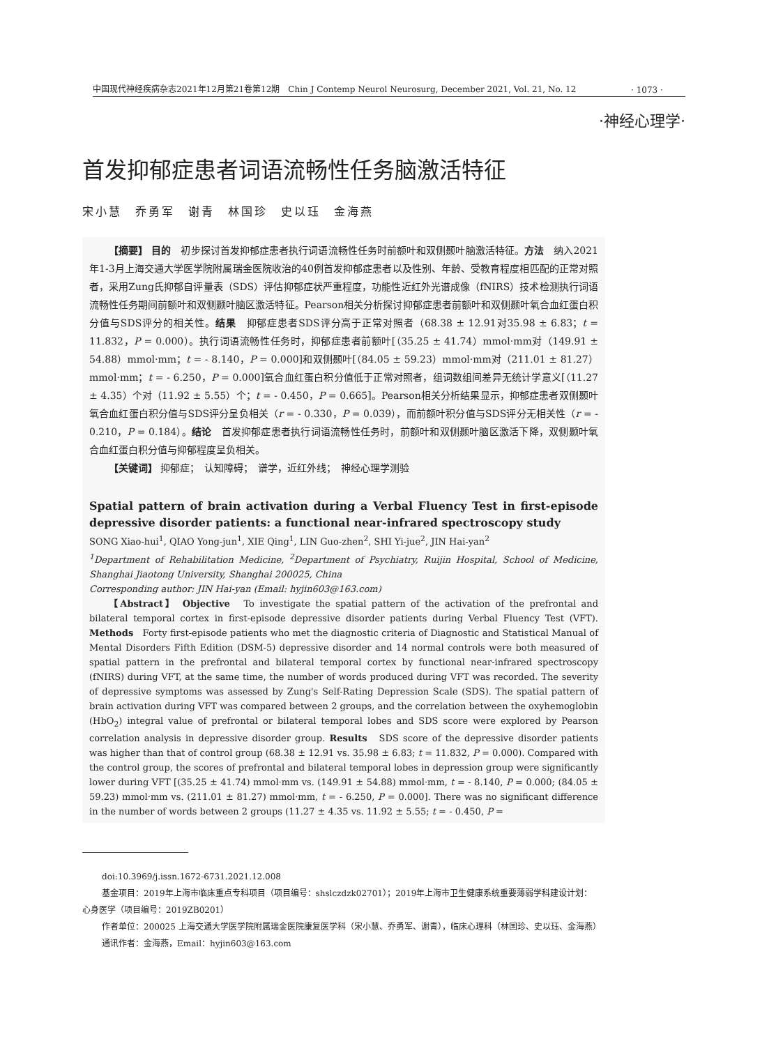中国现代神经疾病杂志2021年12月第21卷第12期　Chin J Contemp Neurol Neurosurg, December 2021, Vol. 21, No. 12 · 1073 ·
·神经心理学·
首发抑郁症患者词语流畅性任务脑激活特征
宋小慧　乔勇军　谢青　林国珍　史以珏　金海燕
【摘要】 目的　初步探讨首发抑郁症患者执行词语流畅性任务时前额叶和双侧颞叶脑激活特征。方法　纳入2021年1-3月上海交通大学医学院附属瑞金医院收治的40例首发抑郁症患者以及性别、年龄、受教育程度相匹配的正常对照者，采用Zung氏抑郁自评量表（SDS）评估抑郁症状严重程度，功能性近红外光谱成像（fNIRS）技术检测执行词语流畅性任务期间前额叶和双侧颞叶脑区激活特征。Pearson相关分析探讨抑郁症患者前额叶和双侧颞叶氧合血红蛋白积分值与SDS评分的相关性。结果　抑郁症患者SDS评分高于正常对照者（68.38 ± 12.91对35.98 ± 6.83；t = 11.832，P = 0.000）。执行词语流畅性任务时，抑郁症患者前额叶[（35.25 ± 41.74）mmol·mm对（149.91 ± 54.88）mmol·mm；t = - 8.140，P = 0.000]和双侧颞叶[（84.05 ± 59.23）mmol·mm对（211.01 ± 81.27）mmol·mm；t = - 6.250，P = 0.000]氧合血红蛋白积分值低于正常对照者，组词数组间差异无统计学意义[（11.27 ± 4.35）个对（11.92 ± 5.55）个；t = - 0.450，P = 0.665]。Pearson相关分析结果显示，抑郁症患者双侧颞叶氧合血红蛋白积分值与SDS评分呈负相关（r = - 0.330，P = 0.039），而前额叶积分值与SDS评分无相关性（r = - 0.210，P = 0.184）。结论　首发抑郁症患者执行词语流畅性任务时，前额叶和双侧颞叶脑区激活下降，双侧颞叶氧合血红蛋白积分值与抑郁程度呈负相关。
【关键词】 抑郁症；　认知障碍；　谱学，近红外线；　神经心理学测验
Spatial pattern of brain activation during a Verbal Fluency Test in first-episode depressive disorder patients: a functional near-infrared spectroscopy study
SONG Xiao-hui<sup>1</sup>, QIAO Yong-jun<sup>1</sup>, XIE Qing<sup>1</sup>, LIN Guo-zhen<sup>2</sup>, SHI Yi-jue<sup>2</sup>, JIN Hai-yan<sup>2</sup>
<sup>1</sup> Department of Rehabilitation Medicine, <sup>2</sup>Department of Psychiatry, Ruijin Hospital, School of Medicine, Shanghai Jiaotong University, Shanghai 200025, China
Corresponding author: JIN Hai-yan (Email: hyjin603@163.com)
【Abstract】 Objective　To investigate the spatial pattern of the activation of the prefrontal and bilateral temporal cortex in first-episode depressive disorder patients during Verbal Fluency Test (VFT). Methods　Forty first-episode patients who met the diagnostic criteria of Diagnostic and Statistical Manual of Mental Disorders Fifth Edition (DSM-5) depressive disorder and 14 normal controls were both measured of spatial pattern in the prefrontal and bilateral temporal cortex by functional near-infrared spectroscopy (fNIRS) during VFT, at the same time, the number of words produced during VFT was recorded. The severity of depressive symptoms was assessed by Zung's Self-Rating Depression Scale (SDS). The spatial pattern of brain activation during VFT was compared between 2 groups, and the correlation between the oxyhemoglobin (HbO<sub>2</sub>) integral value of prefrontal or bilateral temporal lobes and SDS score were explored by Pearson correlation analysis in depressive disorder group. Results　SDS score of the depressive disorder patients was higher than that of control group (68.38 ± 12.91 vs. 35.98 ± 6.83; t = 11.832, P = 0.000). Compared with the control group, the scores of prefrontal and bilateral temporal lobes in depression group were significantly lower during VFT [(35.25 ± 41.74) mmol·mm vs. (149.91 ± 54.88) mmol·mm, t = - 8.140, P = 0.000; (84.05 ± 59.23) mmol·mm vs. (211.01 ± 81.27) mmol·mm, t = - 6.250, P = 0.000]. There was no significant difference in the number of words between 2 groups (11.27 ± 4.35 vs. 11.92 ± 5.55; t = - 0.450, P =
doi:10.3969/j.issn.1672-6731.2021.12.008
基金项目：2019年上海市临床重点专科项目（项目编号：shslczdzk02701）；2019年上海市卫生健康系统重要薄弱学科建设计划：心身医学（项目编号：2019ZB0201）
作者单位：200025 上海交通大学医学院附属瑞金医院康复医学科（宋小慧、乔勇军、谢青），临床心理科（林国珍、史以珏、金海燕）
通讯作者：金海燕，Email：hyjin603@163.com